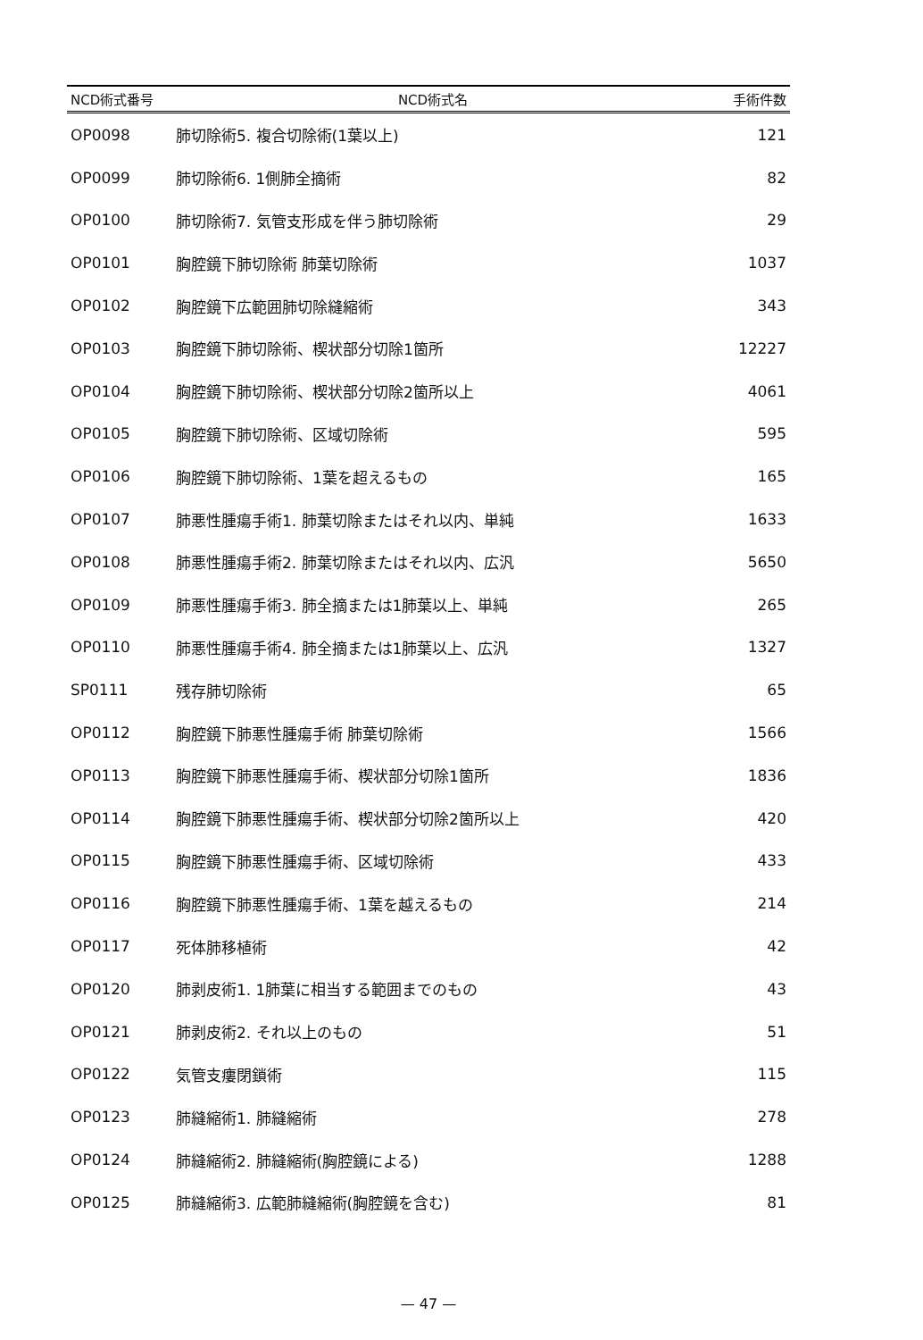| NCD術式番号 | NCD術式名 | 手術件数 |
| --- | --- | --- |
| OP0098 | 肺切除術5. 複合切除術(1葉以上) | 121 |
| OP0099 | 肺切除術6. 1側肺全摘術 | 82 |
| OP0100 | 肺切除術7. 気管支形成を伴う肺切除術 | 29 |
| OP0101 | 胸腔鏡下肺切除術 肺葉切除術 | 1037 |
| OP0102 | 胸腔鏡下広範囲肺切除縫縮術 | 343 |
| OP0103 | 胸腔鏡下肺切除術、楔状部分切除1箇所 | 12227 |
| OP0104 | 胸腔鏡下肺切除術、楔状部分切除2箇所以上 | 4061 |
| OP0105 | 胸腔鏡下肺切除術、区域切除術 | 595 |
| OP0106 | 胸腔鏡下肺切除術、1葉を超えるもの | 165 |
| OP0107 | 肺悪性腫瘍手術1. 肺葉切除またはそれ以内、単純 | 1633 |
| OP0108 | 肺悪性腫瘍手術2. 肺葉切除またはそれ以内、広汎 | 5650 |
| OP0109 | 肺悪性腫瘍手術3. 肺全摘または1肺葉以上、単純 | 265 |
| OP0110 | 肺悪性腫瘍手術4. 肺全摘または1肺葉以上、広汎 | 1327 |
| SP0111 | 残存肺切除術 | 65 |
| OP0112 | 胸腔鏡下肺悪性腫瘍手術 肺葉切除術 | 1566 |
| OP0113 | 胸腔鏡下肺悪性腫瘍手術、楔状部分切除1箇所 | 1836 |
| OP0114 | 胸腔鏡下肺悪性腫瘍手術、楔状部分切除2箇所以上 | 420 |
| OP0115 | 胸腔鏡下肺悪性腫瘍手術、区域切除術 | 433 |
| OP0116 | 胸腔鏡下肺悪性腫瘍手術、1葉を越えるもの | 214 |
| OP0117 | 死体肺移植術 | 42 |
| OP0120 | 肺剥皮術1. 1肺葉に相当する範囲までのもの | 43 |
| OP0121 | 肺剥皮術2. それ以上のもの | 51 |
| OP0122 | 気管支瘻閉鎖術 | 115 |
| OP0123 | 肺縫縮術1. 肺縫縮術 | 278 |
| OP0124 | 肺縫縮術2. 肺縫縮術(胸腔鏡による) | 1288 |
| OP0125 | 肺縫縮術3. 広範肺縫縮術(胸腔鏡を含む) | 81 |
— 47 —